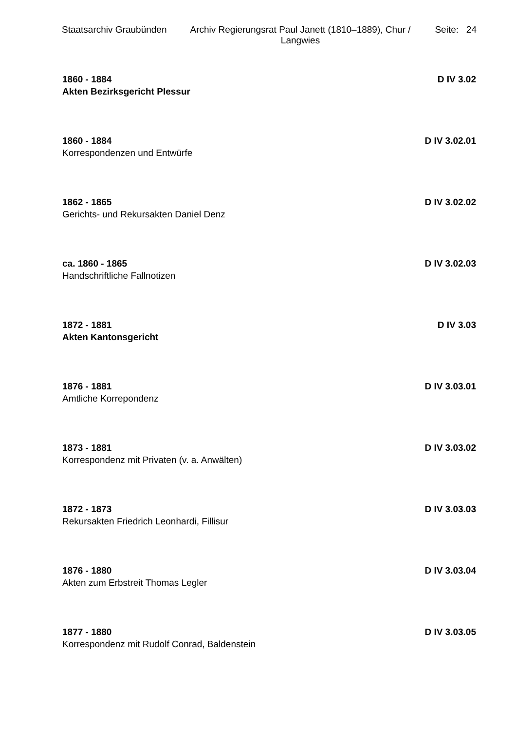Staatsarchiv Graubünden
Archiv Regierungsrat Paul Janett (1810–1889), Chur / Langwies
Seite: 24
1860 - 1884 D IV 3.02
Akten Bezirksgericht Plessur
1860 - 1884 D IV 3.02.01
Korrespondenzen und Entwürfe
1862 - 1865 D IV 3.02.02
Gerichts- und Rekursakten Daniel Denz
ca. 1860 - 1865 D IV 3.02.03
Handschriftliche Fallnotizen
1872 - 1881 D IV 3.03
Akten Kantonsgericht
1876 - 1881 D IV 3.03.01
Amtliche Korrepondenz
1873 - 1881 D IV 3.03.02
Korrespondenz mit Privaten (v. a. Anwälten)
1872 - 1873 D IV 3.03.03
Rekursakten Friedrich Leonhardi, Fillisur
1876 - 1880 D IV 3.03.04
Akten zum Erbstreit Thomas Legler
1877 - 1880 D IV 3.03.05
Korrespondenz mit Rudolf Conrad, Baldenstein